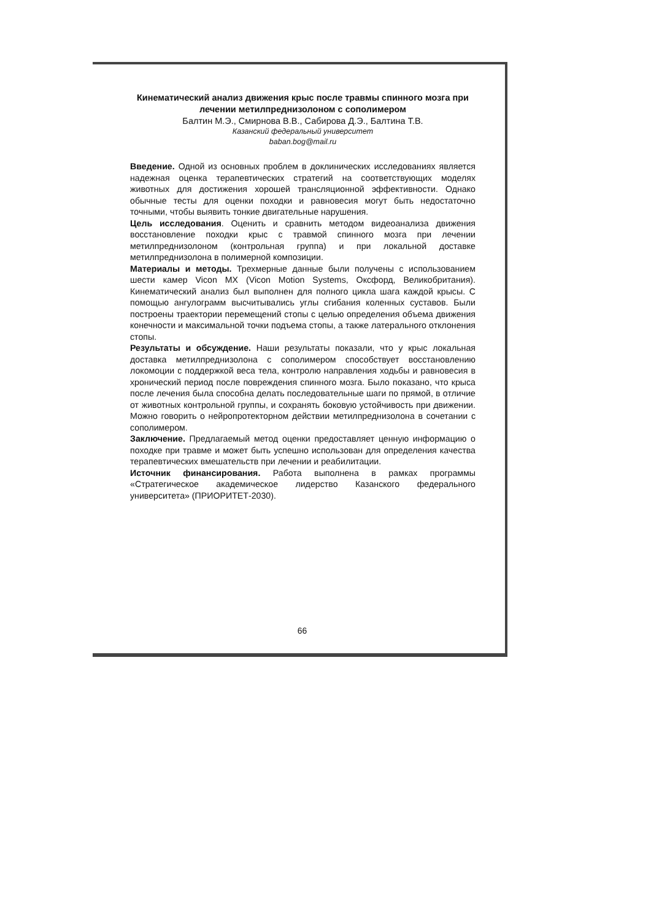Кинематический анализ движения крыс после травмы спинного мозга при лечении метилпреднизолоном с сополимером
Балтин М.Э., Смирнова В.В., Сабирова Д.Э., Балтина Т.В.
Казанский федеральный университет
baban.bog@mail.ru
Введение. Одной из основных проблем в доклинических исследованиях является надежная оценка терапевтических стратегий на соответствующих моделях животных для достижения хорошей трансляционной эффективности. Однако обычные тесты для оценки походки и равновесия могут быть недостаточно точными, чтобы выявить тонкие двигательные нарушения.
Цель исследования. Оценить и сравнить методом видеоанализа движения восстановление походки крыс с травмой спинного мозга при лечении метилпреднизолоном (контрольная группа) и при локальной доставке метилпреднизолона в полимерной композиции.
Материалы и методы. Трехмерные данные были получены с использованием шести камер Vicon MX (Vicon Motion Systems, Оксфорд, Великобритания). Кинематический анализ был выполнен для полного цикла шага каждой крысы. С помощью ангулограмм высчитывались углы сгибания коленных суставов. Были построены траектории перемещений стопы с целью определения объема движения конечности и максимальной точки подъема стопы, а также латерального отклонения стопы.
Результаты и обсуждение. Наши результаты показали, что у крыс локальная доставка метилпреднизолона с сополимером способствует восстановлению локомоции с поддержкой веса тела, контролю направления ходьбы и равновесия в хронический период после повреждения спинного мозга. Было показано, что крыса после лечения была способна делать последовательные шаги по прямой, в отличие от животных контрольной группы, и сохранять боковую устойчивость при движении. Можно говорить о нейропротекторном действии метилпреднизолона в сочетании с сополимером.
Заключение. Предлагаемый метод оценки предоставляет ценную информацию о походке при травме и может быть успешно использован для определения качества терапевтических вмешательств при лечении и реабилитации.
Источник финансирования. Работа выполнена в рамках программы «Стратегическое академическое лидерство Казанского федерального университета» (ПРИОРИТЕТ-2030).
66